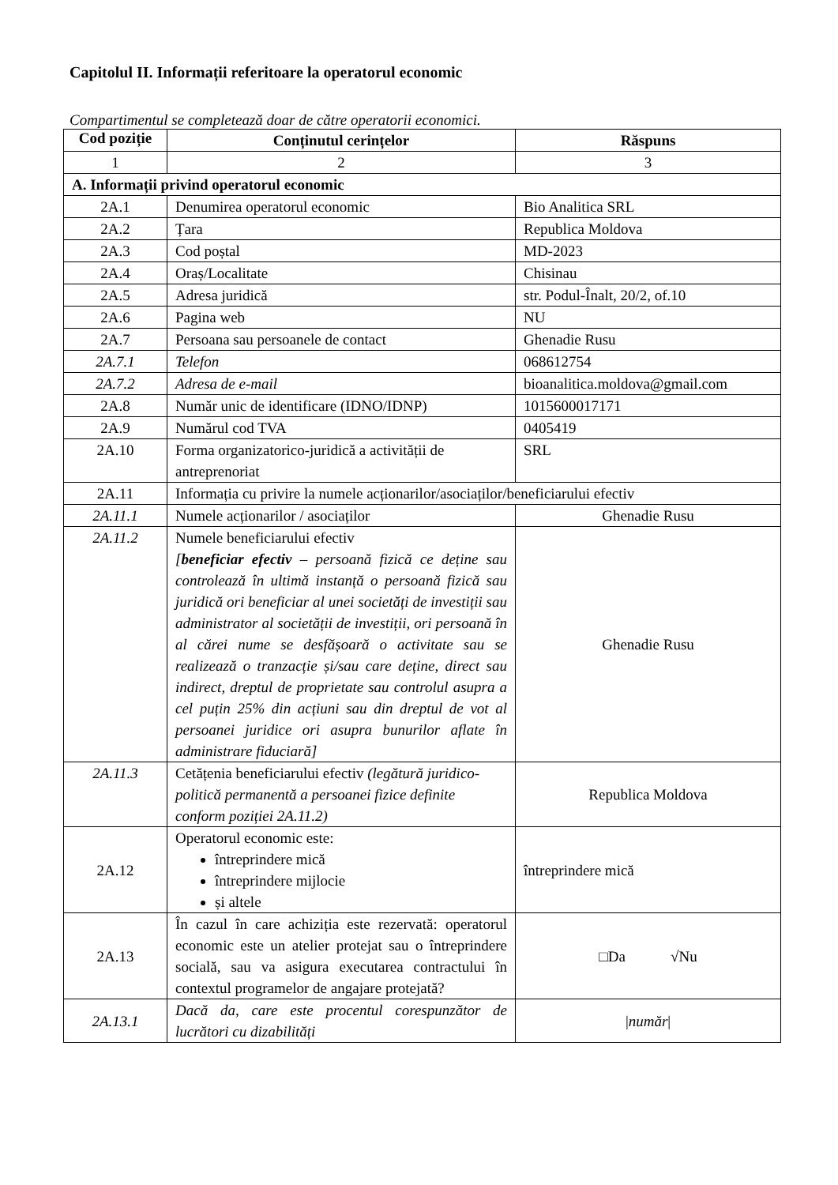Capitolul II. Informații referitoare la operatorul economic
Compartimentul se completează doar de către operatorii economici.
| Cod poziție | Conținutul cerințelor | Răspuns |
| --- | --- | --- |
| 1 | 2 | 3 |
| A. Informații privind operatorul economic | | |
| 2A.1 | Denumirea operatorul economic | Bio Analitica SRL |
| 2A.2 | Țara | Republica Moldova |
| 2A.3 | Cod poștal | MD-2023 |
| 2A.4 | Oraș/Localitate | Chisinau |
| 2A.5 | Adresa juridică | str. Podul-Înalt, 20/2, of.10 |
| 2A.6 | Pagina web | NU |
| 2A.7 | Persoana sau persoanele de contact | Ghenadie Rusu |
| 2A.7.1 | Telefon | 068612754 |
| 2A.7.2 | Adresa de e-mail | bioanalitica.moldova@gmail.com |
| 2A.8 | Număr unic de identificare (IDNO/IDNP) | 1015600017171 |
| 2A.9 | Numărul cod TVA | 0405419 |
| 2A.10 | Forma organizatorico-juridică a activității de antreprenoriat | SRL |
| 2A.11 | Informația cu privire la numele acționarilor/asociaților/beneficiarului efectiv | |
| 2A.11.1 | Numele acționarilor / asociaților | Ghenadie Rusu |
| 2A.11.2 | Numele beneficiarului efectiv [ beneficiar efectiv – persoană fizică ce deține sau controlează în ultimă instanță o persoană fizică sau juridică ori beneficiar al unei societăți de investiții sau administrator al societății de investiții, ori persoană în al cărei nume se desfășoară o activitate sau se realizează o tranzacție și/sau care deține, direct sau indirect, dreptul de proprietate sau controlul asupra a cel puțin 25% din acțiuni sau din dreptul de vot al persoanei juridice ori asupra bunurilor aflate în administrare fiduciară] | Ghenadie Rusu |
| 2A.11.3 | Cetățenia beneficiarului efectiv (legătură juridico-politică permanentă a persoanei fizice definite conform poziției 2A.11.2) | Republica Moldova |
| 2A.12 | Operatorul economic este: întreprindere mică întreprindere mijlocie și altele | întreprindere mică |
| 2A.13 | În cazul în care achiziția este rezervată: operatorul economic este un atelier protejat sau o întreprindere socială, sau va asigura executarea contractului în contextul programelor de angajare protejată? | □Da √Nu |
| 2A.13.1 | Dacă da, care este procentul corespunzător de lucrători cu dizabilități | / număr / |